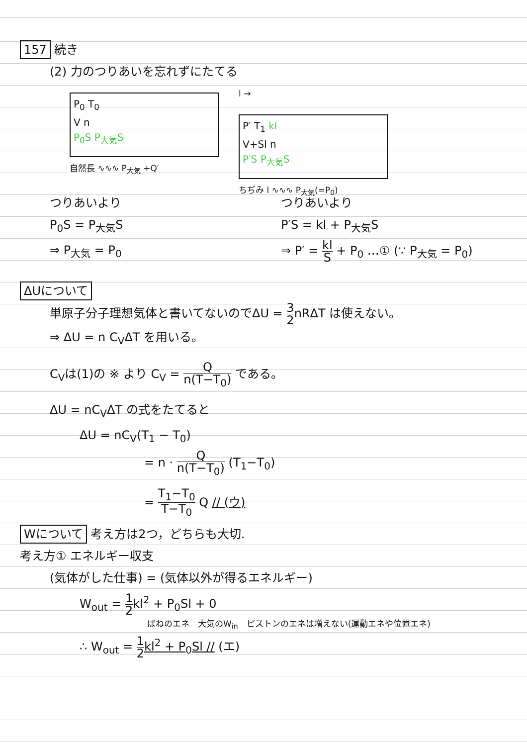157 続き
(2) 力のつりあいを忘れずにたてる
P<sub>0</sub> T<sub>0</sub>
V n
P<sub>0</sub>S P<sub>大気</sub>S
自然長 ∿∿∿ P<sub>大気</sub> +Q′
l →
P′ T<sub>1</sub> kl
V+Sl n
P′S P<sub>大気</sub>S
ちぢみ l ∿∿∿ P<sub>大気</sub>(=P<sub>0</sub>)
つりあいより
P<sub>0</sub>S = P<sub>大気</sub>S
⇒ P<sub>大気</sub> = P<sub>0</sub>
つりあいより
P′S = kl + P<sub>大気</sub>S
⇒ P′ = kl S + P<sub>0</sub> …① (∵ P<sub>大気</sub> = P<sub>0</sub>)
ΔUについて
単原子分子理想気体と書いてないのでΔU = 3 2nRΔT は使えない。
⇒ ΔU = n C<sub>V</sub>ΔT を用いる。
C<sub>V</sub>は(1)の ※ より C<sub>V</sub> = Q n(T−T<sub>0</sub>) である。
ΔU = nC<sub>V</sub>ΔT の式をたてると
ΔU = nC<sub>V</sub>(T<sub>1</sub> − T<sub>0</sub>)
= n · Q n(T−T<sub>0</sub>) (T<sub>1</sub>−T<sub>0</sub>)
= T<sub>1</sub>−T<sub>0</sub> T−T<sub>0</sub> Q // (ウ)
Wについて 考え方は2つ，どちらも大切.
考え方① エネルギー収支
(気体がした仕事) = (気体以外が得るエネルギー)
W<sub>out</sub> = 1 2kl<sup>2</sup> + P<sub>0</sub>Sl + 0
　　　　　　　　ばねのエネ　大気のW<sub>in</sub>　ピストンのエネは増えない(運動エネや位置エネ)
∴ W<sub>out</sub> = 1 2kl<sup>2</sup> + P<sub>0</sub>Sl // (エ)